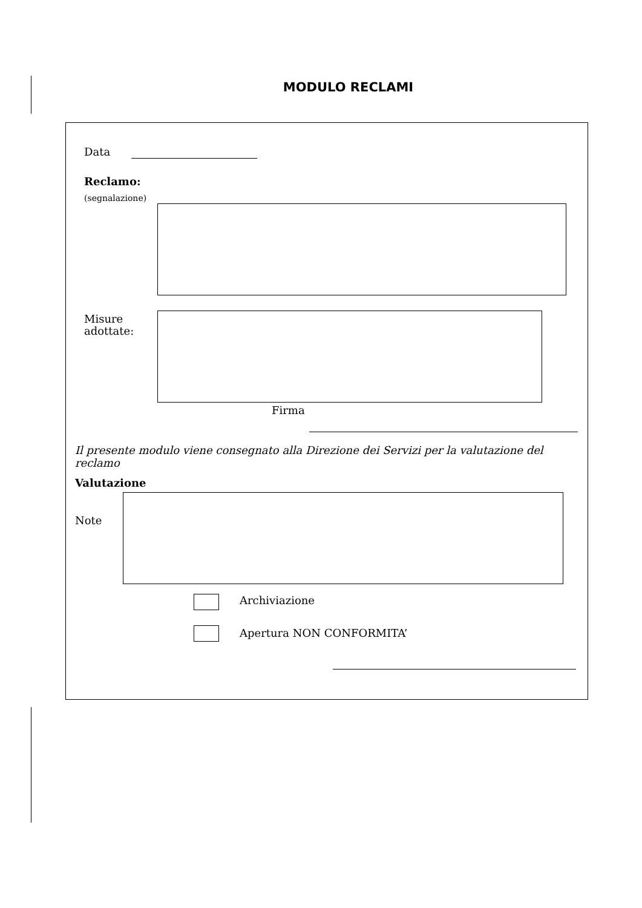MODULO RECLAMI
Data
Reclamo:
(segnalazione)
Misure
adottate:
Firma
Il presente modulo viene consegnato alla Direzione dei Servizi per la valutazione del reclamo
Valutazione
Note
Archiviazione
Apertura NON CONFORMITA’